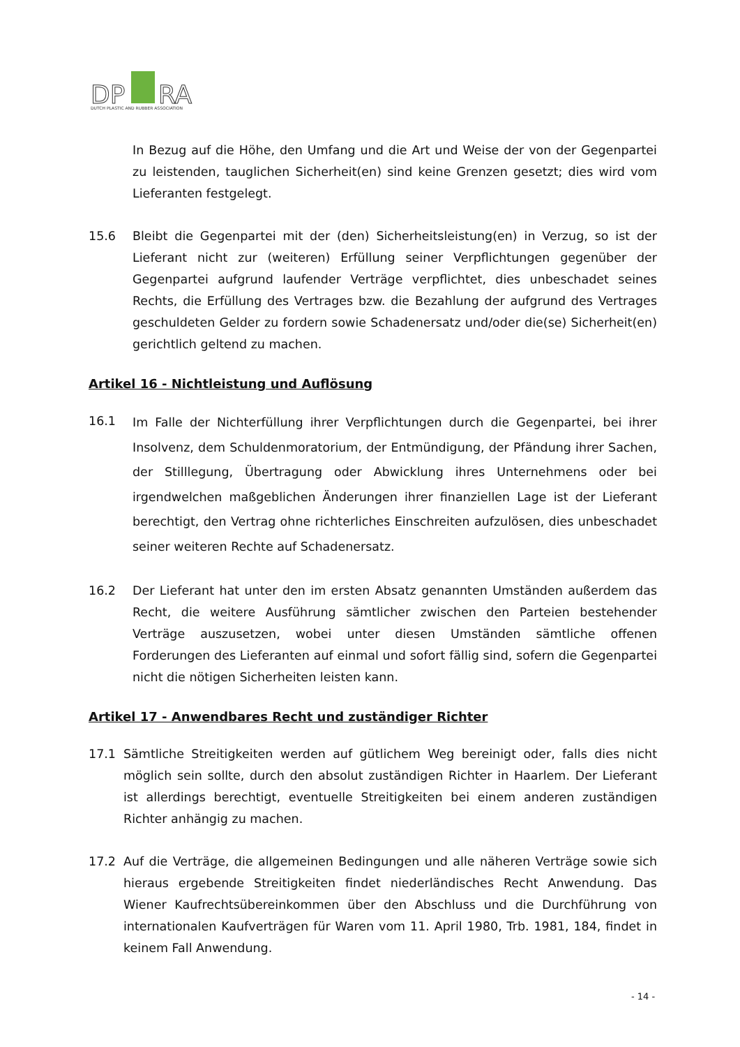DP
RA
DUTCH PLASTIC AND RUBBER ASSOCIATION
In Bezug auf die Höhe, den Umfang und die Art und Weise der von der Gegenpartei zu leistenden, tauglichen Sicherheit(en) sind keine Grenzen gesetzt; dies wird vom Lieferanten festgelegt.
15.6 Bleibt die Gegenpartei mit der (den) Sicherheitsleistung(en) in Verzug, so ist der Lieferant nicht zur (weiteren) Erfüllung seiner Verpflichtungen gegenüber der Gegenpartei aufgrund laufender Verträge verpflichtet, dies unbeschadet seines Rechts, die Erfüllung des Vertrages bzw. die Bezahlung der aufgrund des Vertrages geschuldeten Gelder zu fordern sowie Schadenersatz und/oder die(se) Sicherheit(en) gerichtlich geltend zu machen.
Artikel 16 - Nichtleistung und Auflösung
16.1
Im Falle der Nichterfüllung ihrer Verpflichtungen durch die Gegenpartei, bei ihrer Insolvenz, dem Schuldenmoratorium, der Entmündigung, der Pfändung ihrer Sachen, der Stilllegung, Übertragung oder Abwicklung ihres Unternehmens oder bei irgendwelchen maßgeblichen Änderungen ihrer finanziellen Lage ist der Lieferant berechtigt, den Vertrag ohne richterliches Einschreiten aufzulösen, dies unbeschadet seiner weiteren Rechte auf Schadenersatz.
16.2 Der Lieferant hat unter den im ersten Absatz genannten Umständen außerdem das Recht, die weitere Ausführung sämtlicher zwischen den Parteien bestehender Verträge auszusetzen, wobei unter diesen Umständen sämtliche offenen Forderungen des Lieferanten auf einmal und sofort fällig sind, sofern die Gegenpartei nicht die nötigen Sicherheiten leisten kann.
Artikel 17 - Anwendbares Recht und zuständiger Richter
17.1 Sämtliche Streitigkeiten werden auf gütlichem Weg bereinigt oder, falls dies nicht möglich sein sollte, durch den absolut zuständigen Richter in Haarlem. Der Lieferant ist allerdings berechtigt, eventuelle Streitigkeiten bei einem anderen zuständigen Richter anhängig zu machen.
17.2 Auf die Verträge, die allgemeinen Bedingungen und alle näheren Verträge sowie sich hieraus ergebende Streitigkeiten findet niederländisches Recht Anwendung. Das Wiener Kaufrechtsübereinkommen über den Abschluss und die Durchführung von internationalen Kaufverträgen für Waren vom 11. April 1980, Trb. 1981, 184, findet in keinem Fall Anwendung.
- 14 -